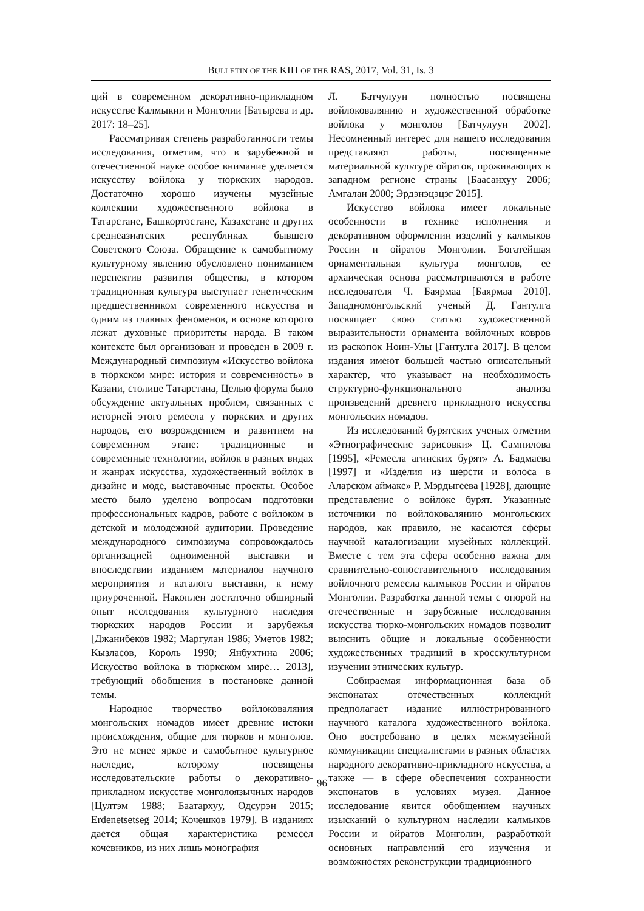BULLETIN OF THE KIH OF THE RAS, 2017, Vol. 31, Is. 3
ций в современном декоративно-прикладном искусстве Калмыкии и Монголии [Батырева и др. 2017: 18–25].
Рассматривая степень разработанности темы исследования, отметим, что в зарубежной и отечественной науке особое внимание уделяется искусству войлока у тюркских народов. Достаточно хорошо изучены музейные коллекции художественного войлока в Татарстане, Башкортостане, Казахстане и других среднеазиатских республиках бывшего Советского Союза. Обращение к самобытному культурному явлению обусловлено пониманием перспектив развития общества, в котором традиционная культура выступает генетическим предшественником современного искусства и одним из главных феноменов, в основе которого лежат духовные приоритеты народа. В таком контексте был организован и проведен в 2009 г. Международный симпозиум «Искусство войлока в тюркском мире: история и современность» в Казани, столице Татарстана, Целью форума было обсуждение актуальных проблем, связанных с историей этого ремесла у тюркских и других народов, его возрождением и развитием на современном этапе: традиционные и современные технологии, войлок в разных видах и жанрах искусства, художественный войлок в дизайне и моде, выставочные проекты. Особое место было уделено вопросам подготовки профессиональных кадров, работе с войлоком в детской и молодежной аудитории. Проведение международного симпозиума сопровождалось организацией одноименной выставки и впоследствии изданием материалов научного мероприятия и каталога выставки, к нему приуроченной. Накоплен достаточно обширный опыт исследования культурного наследия тюркских народов России и зарубежья [Джанибеков 1982; Маргулан 1986; Уметов 1982; Кызласов, Король 1990; Янбухтина 2006; Искусство войлока в тюркском мире… 2013], требующий обобщения в постановке данной темы.
Народное творчество войлоковаляния монгольских номадов имеет древние истоки происхождения, общие для тюрков и монголов. Это не менее яркое и самобытное культурное наследие, которому посвящены исследовательские работы о декоративно-прикладном искусстве монголоязычных народов [Цултэм 1988; Баатархуу, Одсурэн 2015; Erdenetsetseg 2014; Кочешков 1979]. В изданиях дается общая характеристика ремесел кочевников, из них лишь монография
Л. Батчулуун полностью посвящена войлоковалянию и художественной обработке войлока у монголов [Батчулуун 2002]. Несомненный интерес для нашего исследования представляют работы, посвященные материальной культуре ойратов, проживающих в западном регионе страны [Баасанхуу 2006; Амгалан 2000; Эрдэнэцэцэг 2015].
Искусство войлока имеет локальные особенности в технике исполнения и декоративном оформлении изделий у калмыков России и ойратов Монголии. Богатейшая орнаментальная культура монголов, ее архаическая основа рассматриваются в работе исследователя Ч. Баярмаа [Баярмаа 2010]. Западномонгольский ученый Д. Гантулга посвящает свою статью художественной выразительности орнамента войлочных ковров из раскопок Ноин-Улы [Гантулга 2017]. В целом издания имеют большей частью описательный характер, что указывает на необходимость структурно-функционального анализа произведений древнего прикладного искусства монгольских номадов.
Из исследований бурятских ученых отметим «Этнографические зарисовки» Ц. Сампилова [1995], «Ремесла агинских бурят» А. Бадмаева [1997] и «Изделия из шерсти и волоса в Аларском аймаке» Р. Мэрдыгеева [1928], дающие представление о войлоке бурят. Указанные источники по войлоковалянию монгольских народов, как правило, не касаются сферы научной каталогизации музейных коллекций. Вместе с тем эта сфера особенно важна для сравнительно-сопоставительного исследования войлочного ремесла калмыков России и ойратов Монголии. Разработка данной темы с опорой на отечественные и зарубежные исследования искусства тюрко-монгольских номадов позволит выяснить общие и локальные особенности художественных традиций в кросскультурном изучении этнических культур.
Собираемая информационная база об экспонатах отечественных коллекций предполагает издание иллюстрированного научного каталога художественного войлока. Оно востребовано в целях межмузейной коммуникации специалистами в разных областях народного декоративно-прикладного искусства, а также — в сфере обеспечения сохранности экспонатов в условиях музея. Данное исследование явится обобщением научных изысканий о культурном наследии калмыков России и ойратов Монголии, разработкой основных направлений его изучения и возможностях реконструкции традиционного
96